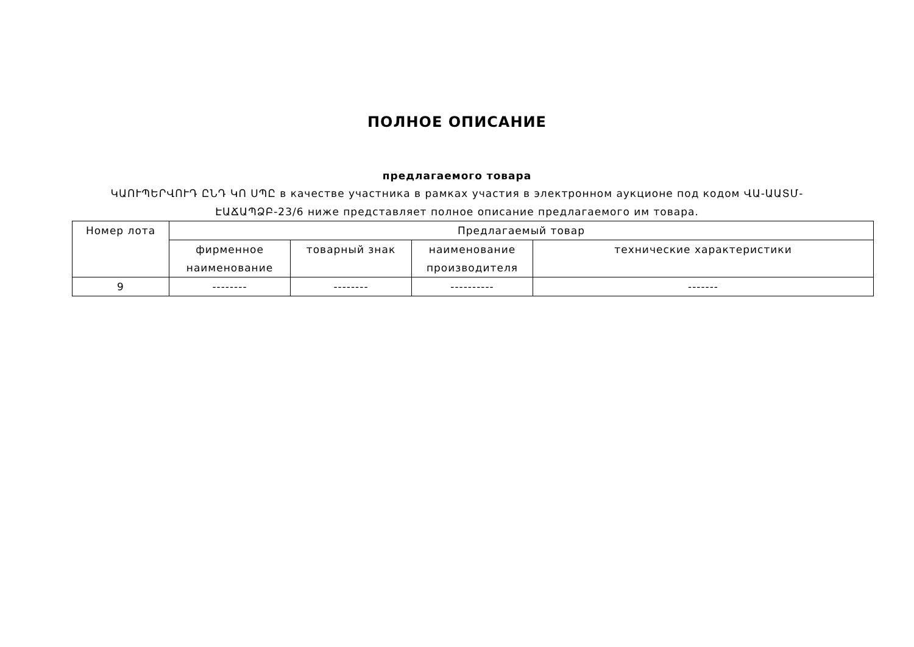ПОЛНОЕ ОПИСАНИЕ
предлагаемого товара
ԿԱՈՒՊԵՐՎՈՒԴ ԸՆԴ ԿՈ ՍՊԸ в качестве участника в рамках участия в электронном аукционе под кодом ՎԱ-ԱԱՏՄ-ԷԱՃԱՊՁԲ-23/6 ниже представляет полное описание предлагаемого им товара.
| Номер лота | Предлагаемый товар | | | |
| --- | --- | --- | --- | --- |
| | фирменное наименование | товарный знак | наименование производителя | технические характеристики |
| 9 | -------- | -------- | ---------- | ------- |